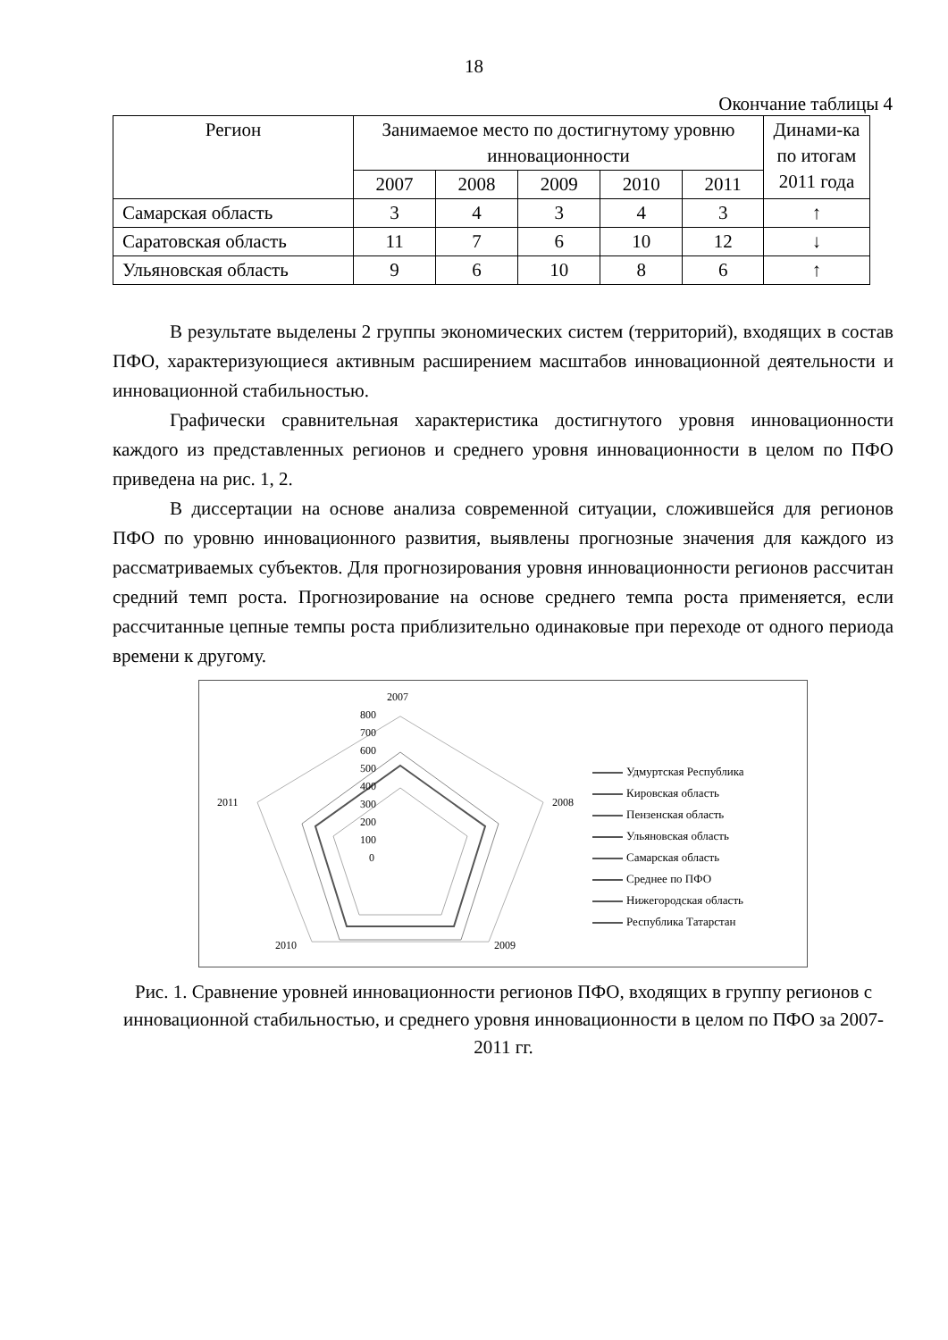18
Окончание таблицы 4
| Регион | Занимаемое место по достигнутому уровню инновационности | | | | | Динами-ка по итогам 2011 года |
| --- | --- | --- | --- | --- | --- | --- |
| | 2007 | 2008 | 2009 | 2010 | 2011 | |
| Самарская область | 3 | 4 | 3 | 4 | 3 | ↑ |
| Саратовская область | 11 | 7 | 6 | 10 | 12 | ↓ |
| Ульяновская область | 9 | 6 | 10 | 8 | 6 | ↑ |
В результате выделены 2 группы экономических систем (территорий), входящих в состав ПФО, характеризующиеся активным расширением масштабов инновационной деятельности и инновационной стабильностью.
Графически сравнительная характеристика достигнутого уровня инновационности каждого из представленных регионов и среднего уровня инновационности в целом по ПФО приведена на рис. 1, 2.
В диссертации на основе анализа современной ситуации, сложившейся для регионов ПФО по уровню инновационного развития, выявлены прогнозные значения для каждого из рассматриваемых субъектов. Для прогнозирования уровня инновационности регионов рассчитан средний темп роста. Прогнозирование на основе среднего темпа роста применяется, если рассчитанные цепные темпы роста приблизительно одинаковые при переходе от одного периода времени к другому.
2007
2008
2009
2010
2011
800
700
600
500
400
300
200
100
0
Удмуртская Республика
Кировская область
Пензенская область
Ульяновская область
Самарская область
Среднее по ПФО
Нижегородская область
Республика Татарстан
Рис. 1. Сравнение уровней инновационности регионов ПФО, входящих в группу регионов с инновационной стабильностью, и среднего уровня инновационности в целом по ПФО за 2007-2011 гг.